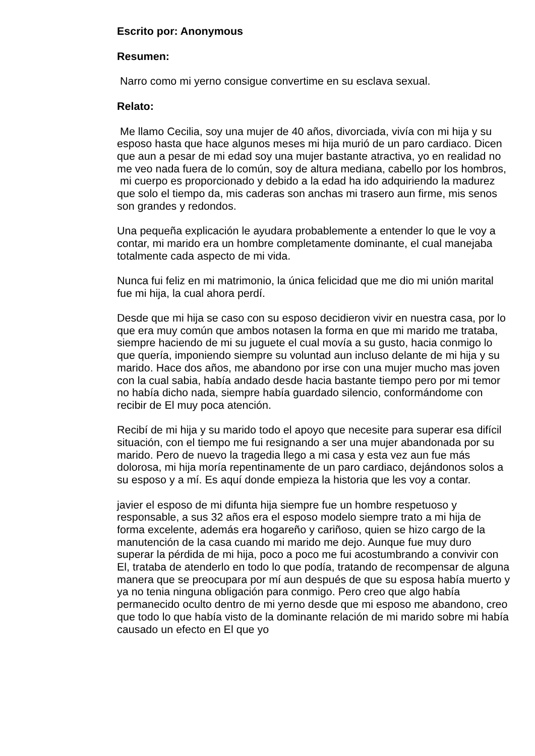Escrito por: Anonymous
Resumen:
Narro como mi yerno consigue convertime en su esclava sexual.
Relato:
Me llamo Cecilia, soy una mujer de 40 años, divorciada, vivía con mi hija y su esposo hasta que hace algunos meses mi hija murió de un paro cardiaco. Dicen que aun a pesar de mi edad soy una mujer bastante atractiva, yo en realidad no me veo nada fuera de lo común, soy de altura mediana, cabello por los hombros, mi cuerpo es proporcionado y debido a la edad ha ido adquiriendo la madurez que solo el tiempo da, mis caderas son anchas mi trasero aun firme, mis senos son grandes y redondos.
Una pequeña explicación le ayudara probablemente a entender lo que le voy a contar, mi marido era un hombre completamente dominante, el cual manejaba totalmente cada aspecto de mi vida.
Nunca fui feliz en mi matrimonio, la única felicidad que me dio mi unión marital fue mi hija, la cual ahora perdí.
Desde que mi hija se caso con su esposo decidieron vivir en nuestra casa, por lo que era muy común que ambos notasen la forma en que mi marido me trataba, siempre haciendo de mi su juguete el cual movía a su gusto, hacia conmigo lo que quería, imponiendo siempre su voluntad aun incluso delante de mi hija y su marido. Hace dos años, me abandono por irse con una mujer mucho mas joven con la cual sabia, había andado desde hacia bastante tiempo pero por mi temor no había dicho nada, siempre había guardado silencio, conformándome con recibir de El muy poca atención.
Recibí de mi hija y su marido todo el apoyo que necesite para superar esa difícil situación, con el tiempo me fui resignando a ser una mujer abandonada por su marido. Pero de nuevo la tragedia llego a mi casa y esta vez aun fue más dolorosa, mi hija moría repentinamente de un paro cardiaco, dejándonos solos a su esposo y a mí. Es aquí donde empieza la historia que les voy a contar.
javier el esposo de mi difunta hija siempre fue un hombre respetuoso y responsable, a sus 32 años era el esposo modelo siempre trato a mi hija de forma excelente, además era hogareño y cariñoso, quien se hizo cargo de la manutención de la casa cuando mi marido me dejo. Aunque fue muy duro superar la pérdida de mi hija, poco a poco me fui acostumbrando a convivir con El, trataba de atenderlo en todo lo que podía, tratando de recompensar de alguna manera que se preocupara por mí aun después de que su esposa había muerto y ya no tenia ninguna obligación para conmigo. Pero creo que algo había permanecido oculto dentro de mi yerno desde que mi esposo me abandono, creo que todo lo que había visto de la dominante relación de mi marido sobre mi había causado un efecto en El que yo